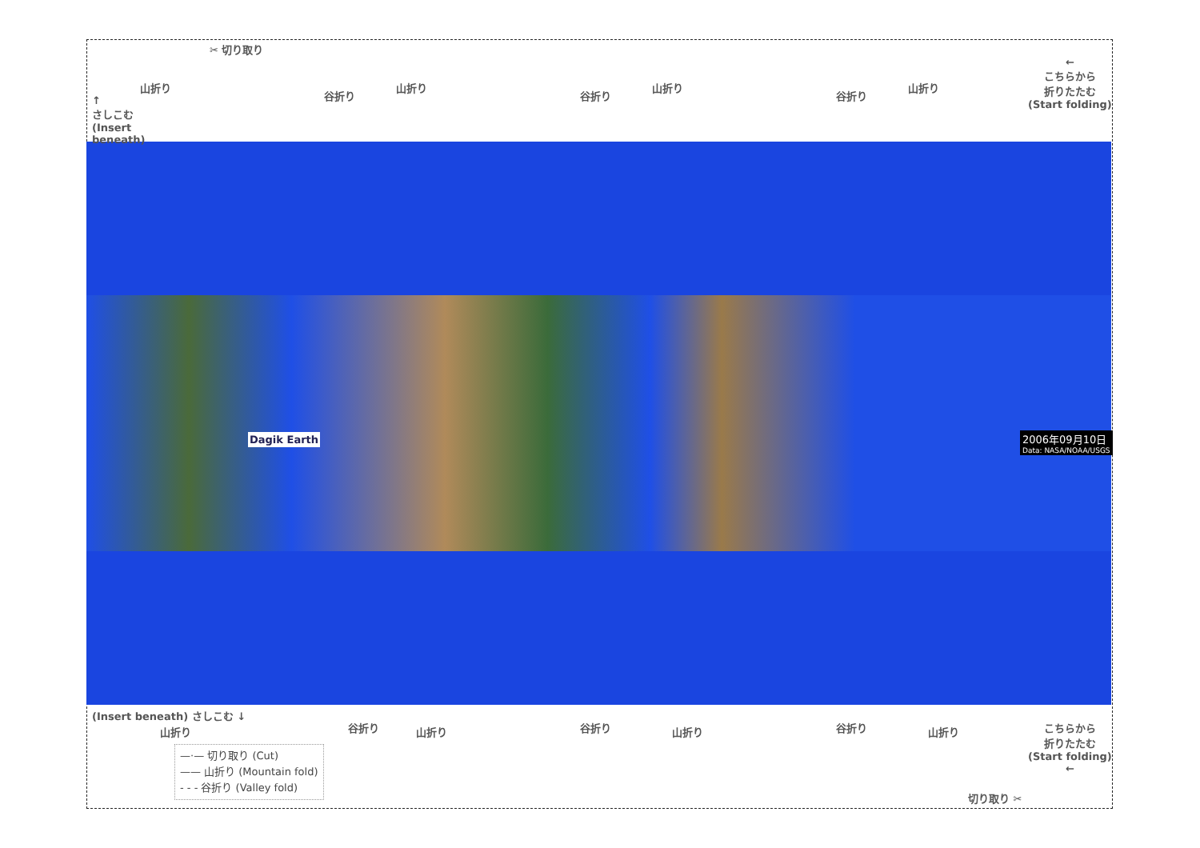✂ 切り取り
↑
さしこむ
(Insert
beneath)
山折り
谷折り
山折り
谷折り
山折り
谷折り
山折り
←
こちらから
折りたたむ
(Start folding)
Dagik Earth
2006年09月10日
Data: NASA/NOAA/USGS
(Insert beneath) さしこむ ↓
山折り 谷折り 山折り 谷折り 山折り 谷折り 山折り
こちらから
折りたたむ
(Start folding)
←
切り取り ✂
—·— 切り取り (Cut)
—— 山折り (Mountain fold)
- - - 谷折り (Valley fold)